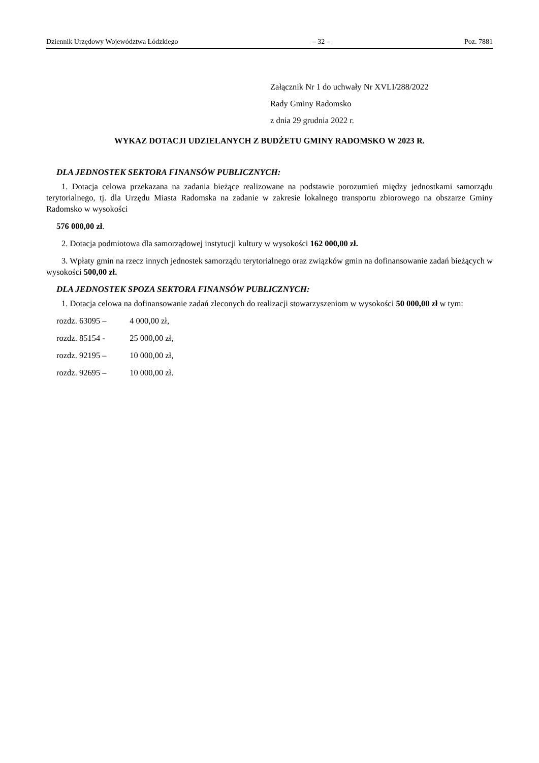Dziennik Urzędowy Województwa Łódzkiego – 32 – Poz. 7881
Załącznik Nr 1 do uchwały Nr XVLI/288/2022
Rady Gminy Radomsko
z dnia 29 grudnia 2022 r.
WYKAZ DOTACJI UDZIELANYCH Z BUDŻETU GMINY RADOMSKO W 2023 R.
DLA JEDNOSTEK SEKTORA FINANSÓW PUBLICZNYCH:
1. Dotacja celowa przekazana na zadania bieżące realizowane na podstawie porozumień między jednostkami samorządu terytorialnego, tj. dla Urzędu Miasta Radomska na zadanie w zakresie lokalnego transportu zbiorowego na obszarze Gminy Radomsko w wysokości
576 000,00 zł.
2. Dotacja podmiotowa dla samorządowej instytucji kultury w wysokości 162 000,00 zł.
3. Wpłaty gmin na rzecz innych jednostek samorządu terytorialnego oraz związków gmin na dofinansowanie zadań bieżących w wysokości 500,00 zł.
DLA JEDNOSTEK SPOZA SEKTORA FINANSÓW PUBLICZNYCH:
1. Dotacja celowa na dofinansowanie zadań zleconych do realizacji stowarzyszeniom w wysokości 50 000,00 zł w tym:
rozdz. 63095 – 4 000,00 zł,
rozdz. 85154 - 25 000,00 zł,
rozdz. 92195 – 10 000,00 zł,
rozdz. 92695 – 10 000,00 zł.